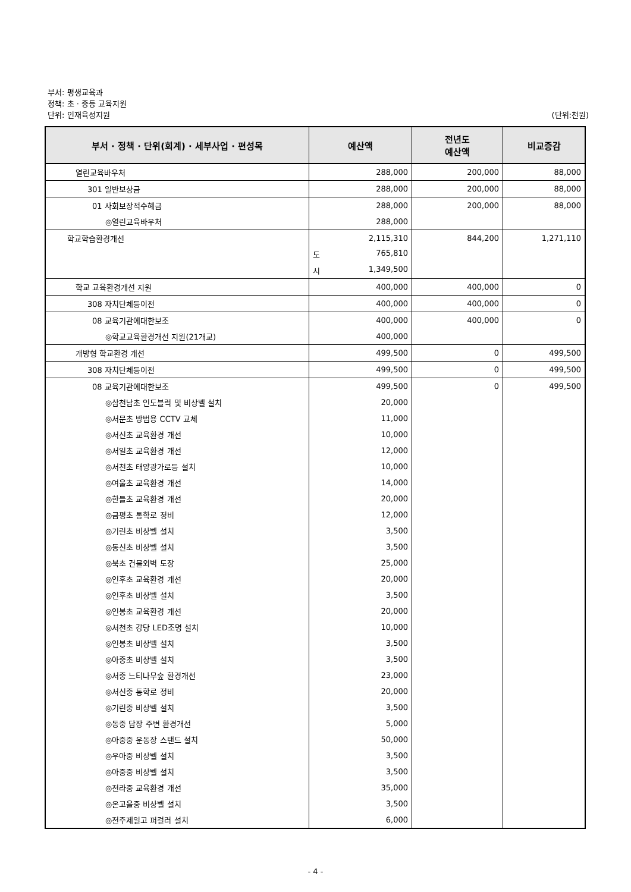부서: 평생교육과
정책: 초 · 중등 교육지원
단위: 인재육성지원 (단위:천원)
| 부서 · 정책 · 단위(회계) · 세부사업 · 편성목 | 예산액 | 전년도 예산액 | 비교증감 |
| --- | --- | --- | --- |
| 열린교육바우처 | 288,000 | 200,000 | 88,000 |
| 301 일반보상금 | 288,000 | 200,000 | 88,000 |
| 01 사회보장적수혜금 | 288,000 | 200,000 | 88,000 |
| ◎열린교육바우처 | 288,000 | | |
| 학교학습환경개선 | 2,115,310 | 844,200 | 1,271,110 |
| | 도 765,810 | | |
| | 시 1,349,500 | | |
| 학교 교육환경개선 지원 | 400,000 | 400,000 | 0 |
| 308 자치단체등이전 | 400,000 | 400,000 | 0 |
| 08 교육기관에대한보조 | 400,000 | 400,000 | 0 |
| ◎학교교육환경개선 지원(21개교) | 400,000 | | |
| 개방형 학교환경 개선 | 499,500 | 0 | 499,500 |
| 308 자치단체등이전 | 499,500 | 0 | 499,500 |
| 08 교육기관에대한보조 | 499,500 | 0 | 499,500 |
| ◎삼천남초 인도블럭 및 비상벨 설치 | 20,000 | | |
| ◎서문초 방범용 CCTV 교체 | 11,000 | | |
| ◎서신초 교육환경 개선 | 10,000 | | |
| ◎서일초 교육환경 개선 | 12,000 | | |
| ◎서천초 태양광가로등 설치 | 10,000 | | |
| ◎여울초 교육환경 개선 | 14,000 | | |
| ◎한들초 교육환경 개선 | 20,000 | | |
| ◎금평초 통학로 정비 | 12,000 | | |
| ◎기린초 비상벨 설치 | 3,500 | | |
| ◎동신초 비상벨 설치 | 3,500 | | |
| ◎북초 건물외벽 도장 | 25,000 | | |
| ◎인후초 교육환경 개선 | 20,000 | | |
| ◎인후초 비상벨 설치 | 3,500 | | |
| ◎인봉초 교육환경 개선 | 20,000 | | |
| ◎서천초 강당 LED조명 설치 | 10,000 | | |
| ◎인봉초 비상벨 설치 | 3,500 | | |
| ◎아중초 비상벨 설치 | 3,500 | | |
| ◎서중 느티나무숲 환경개선 | 23,000 | | |
| ◎서신중 통학로 정비 | 20,000 | | |
| ◎기린중 비상벨 설치 | 3,500 | | |
| ◎동중 담장 주변 환경개선 | 5,000 | | |
| ◎아중중 운동장 스탠드 설치 | 50,000 | | |
| ◎우아중 비상벨 설치 | 3,500 | | |
| ◎아중중 비상벨 설치 | 3,500 | | |
| ◎전라중 교육환경 개선 | 35,000 | | |
| ◎온고을중 비상벨 설치 | 3,500 | | |
| ◎전주제일고 퍼걸러 설치 | 6,000 | | |
- 4 -